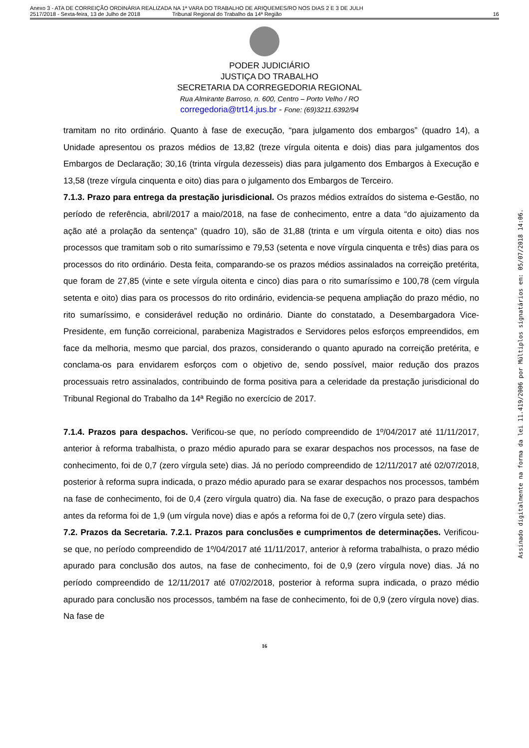Anexo 3 - ATA DE CORREIÇÃO ORDINÁRIA REALIZADA NA 1ª VARA DO TRABALHO DE ARIQUEMES/RO NOS DIAS 2 E 3 DE JULH
2517/2018 - Sexta-feira, 13 de Julho de 2018 Tribunal Regional do Trabalho da 14ª Região
16
PODER JUDICIÁRIO
JUSTIÇA DO TRABALHO
SECRETARIA DA CORREGEDORIA REGIONAL
Rua Almirante Barroso, n. 600, Centro – Porto Velho / RO
corregedoria@trt14.jus.br - Fone: (69)3211.6392/94
tramitam no rito ordinário. Quanto à fase de execução, “para julgamento dos embargos” (quadro 14), a Unidade apresentou os prazos médios de 13,82 (treze vírgula oitenta e dois) dias para julgamentos dos Embargos de Declaração; 30,16 (trinta vírgula dezesseis) dias para julgamento dos Embargos à Execução e 13,58 (treze vírgula cinquenta e oito) dias para o julgamento dos Embargos de Terceiro.
7.1.3. Prazo para entrega da prestação jurisdicional. Os prazos médios extraídos do sistema e-Gestão, no período de referência, abril/2017 a maio/2018, na fase de conhecimento, entre a data “do ajuizamento da ação até a prolação da sentença” (quadro 10), são de 31,88 (trinta e um vírgula oitenta e oito) dias nos processos que tramitam sob o rito sumaríssimo e 79,53 (setenta e nove vírgula cinquenta e três) dias para os processos do rito ordinário. Desta feita, comparando-se os prazos médios assinalados na correição pretérita, que foram de 27,85 (vinte e sete vírgula oitenta e cinco) dias para o rito sumaríssimo e 100,78 (cem vírgula setenta e oito) dias para os processos do rito ordinário, evidencia-se pequena ampliação do prazo médio, no rito sumaríssimo, e considerável redução no ordinário. Diante do constatado, a Desembargadora Vice-Presidente, em função correicional, parabeniza Magistrados e Servidores pelos esforços empreendidos, em face da melhoria, mesmo que parcial, dos prazos, considerando o quanto apurado na correição pretérita, e conclama-os para envidarem esforços com o objetivo de, sendo possível, maior redução dos prazos processuais retro assinalados, contribuindo de forma positiva para a celeridade da prestação jurisdicional do Tribunal Regional do Trabalho da 14ª Região no exercício de 2017.
7.1.4. Prazos para despachos. Verificou-se que, no período compreendido de 1º/04/2017 até 11/11/2017, anterior à reforma trabalhista, o prazo médio apurado para se exarar despachos nos processos, na fase de conhecimento, foi de 0,7 (zero vírgula sete) dias. Já no período compreendido de 12/11/2017 até 02/07/2018, posterior à reforma supra indicada, o prazo médio apurado para se exarar despachos nos processos, também na fase de conhecimento, foi de 0,4 (zero vírgula quatro) dia. Na fase de execução, o prazo para despachos antes da reforma foi de 1,9 (um vírgula nove) dias e após a reforma foi de 0,7 (zero vírgula sete) dias.
7.2. Prazos da Secretaria. 7.2.1. Prazos para conclusões e cumprimentos de determinações. Verificou-se que, no período compreendido de 1º/04/2017 até 11/11/2017, anterior à reforma trabalhista, o prazo médio apurado para conclusão dos autos, na fase de conhecimento, foi de 0,9 (zero vírgula nove) dias. Já no período compreendido de 12/11/2017 até 07/02/2018, posterior à reforma supra indicada, o prazo médio apurado para conclusão nos processos, também na fase de conhecimento, foi de 0,9 (zero vírgula nove) dias. Na fase de
16
Assinado digitalmente na forma da lei 11.419/2006 por Múltiplos signatários em: 05/07/2018 14:06.